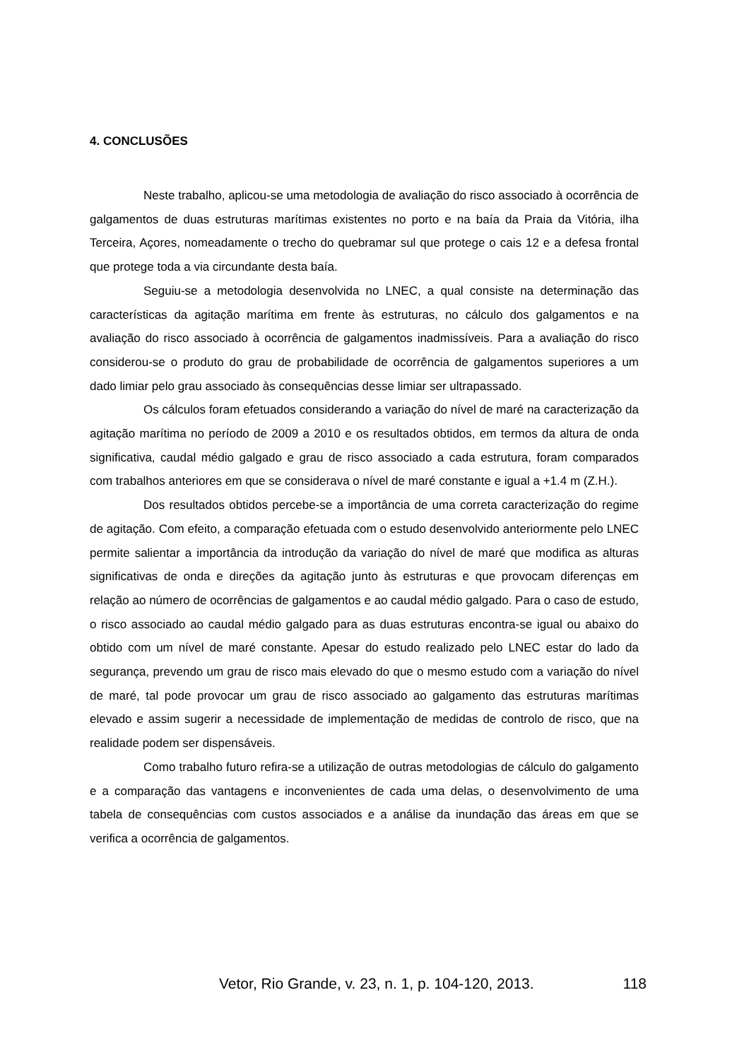4. CONCLUSÕES
Neste trabalho, aplicou-se uma metodologia de avaliação do risco associado à ocorrência de galgamentos de duas estruturas marítimas existentes no porto e na baía da Praia da Vitória, ilha Terceira, Açores, nomeadamente o trecho do quebramar sul que protege o cais 12 e a defesa frontal que protege toda a via circundante desta baía.
Seguiu-se a metodologia desenvolvida no LNEC, a qual consiste na determinação das características da agitação marítima em frente às estruturas, no cálculo dos galgamentos e na avaliação do risco associado à ocorrência de galgamentos inadmissíveis. Para a avaliação do risco considerou-se o produto do grau de probabilidade de ocorrência de galgamentos superiores a um dado limiar pelo grau associado às consequências desse limiar ser ultrapassado.
Os cálculos foram efetuados considerando a variação do nível de maré na caracterização da agitação marítima no período de 2009 a 2010 e os resultados obtidos, em termos da altura de onda significativa, caudal médio galgado e grau de risco associado a cada estrutura, foram comparados com trabalhos anteriores em que se considerava o nível de maré constante e igual a +1.4 m (Z.H.).
Dos resultados obtidos percebe-se a importância de uma correta caracterização do regime de agitação. Com efeito, a comparação efetuada com o estudo desenvolvido anteriormente pelo LNEC permite salientar a importância da introdução da variação do nível de maré que modifica as alturas significativas de onda e direções da agitação junto às estruturas e que provocam diferenças em relação ao número de ocorrências de galgamentos e ao caudal médio galgado. Para o caso de estudo, o risco associado ao caudal médio galgado para as duas estruturas encontra-se igual ou abaixo do obtido com um nível de maré constante. Apesar do estudo realizado pelo LNEC estar do lado da segurança, prevendo um grau de risco mais elevado do que o mesmo estudo com a variação do nível de maré, tal pode provocar um grau de risco associado ao galgamento das estruturas marítimas elevado e assim sugerir a necessidade de implementação de medidas de controlo de risco, que na realidade podem ser dispensáveis.
Como trabalho futuro refira-se a utilização de outras metodologias de cálculo do galgamento e a comparação das vantagens e inconvenientes de cada uma delas, o desenvolvimento de uma tabela de consequências com custos associados e a análise da inundação das áreas em que se verifica a ocorrência de galgamentos.
Vetor, Rio Grande, v. 23, n. 1, p. 104-120, 2013. 118